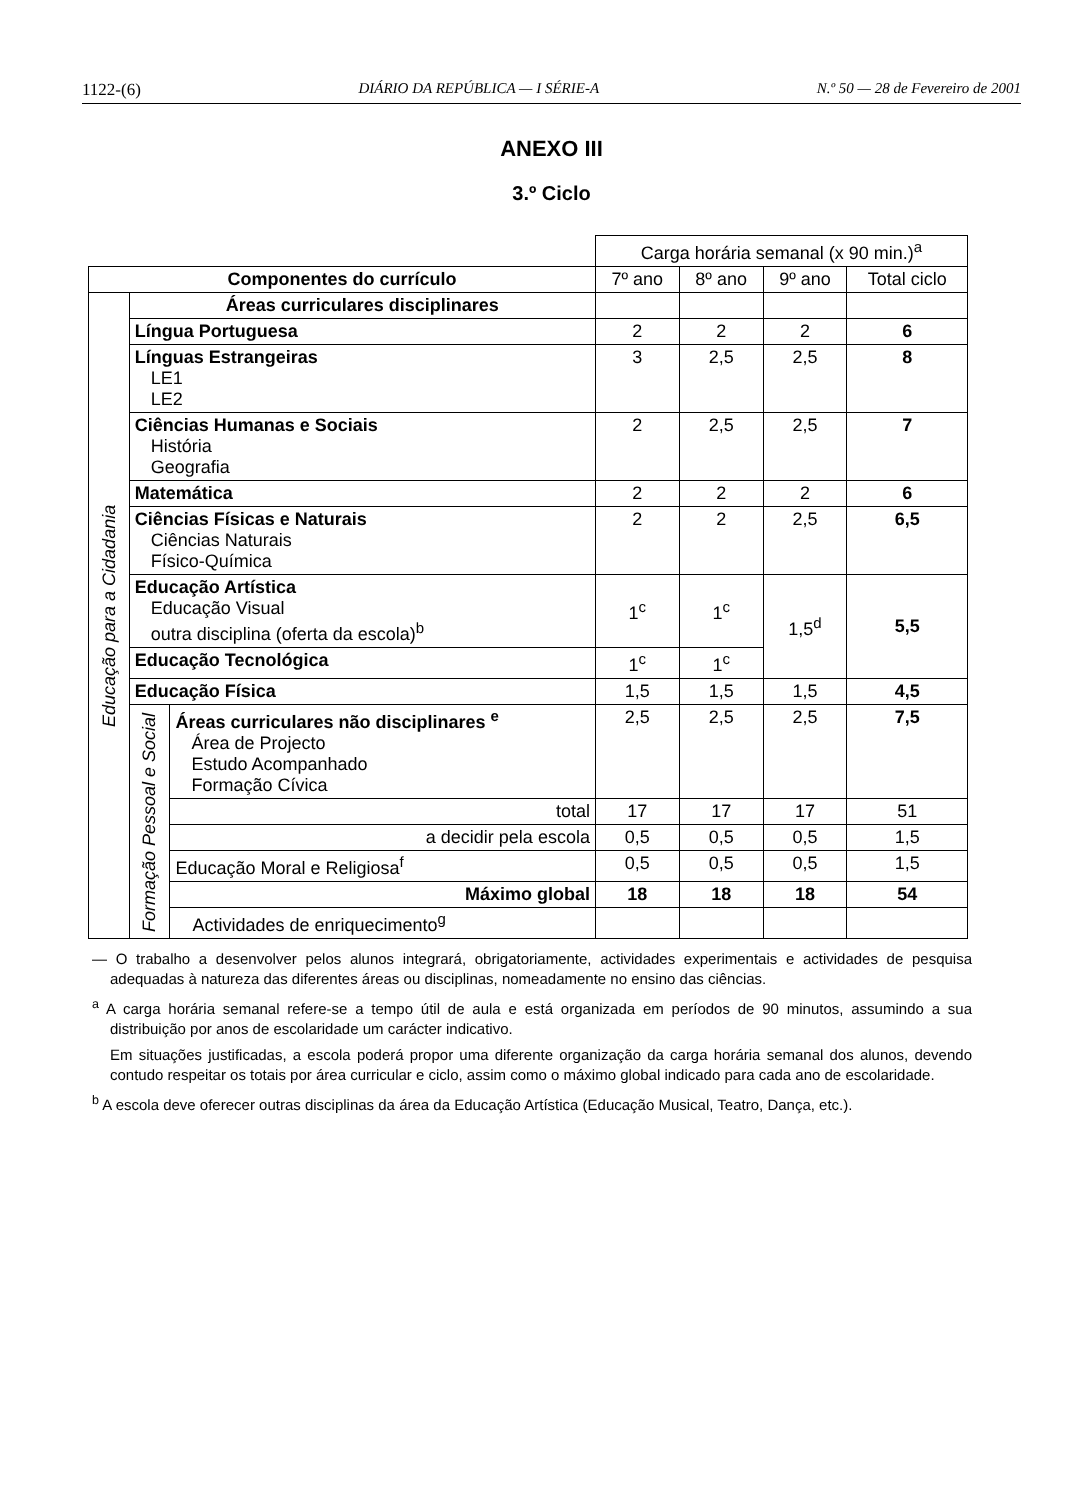1122-(6) DIÁRIO DA REPÚBLICA — I SÉRIE-A N.º 50 — 28 de Fevereiro de 2001
ANEXO III
3.º Ciclo
| | | | Carga horária semanal (x 90 min.)<sup>a</sup> | | | |
| Componentes do currículo | | | 7º ano | 8º ano | 9º ano | Total ciclo |
| Educação para a Cidadania | Áreas curriculares disciplinares | | | | | |
| | Língua Portuguesa | | 2 | 2 | 2 | 6 |
| | Línguas Estrangeiras LE1 LE2 | | 3 | 2,5 | 2,5 | 8 |
| | Ciências Humanas e Sociais História Geografia | | 2 | 2,5 | 2,5 | 7 |
| | Matemática | | 2 | 2 | 2 | 6 |
| | Ciências Físicas e Naturais Ciências Naturais Físico-Química | | 2 | 2 | 2,5 | 6,5 |
| | Educação Artística Educação Visual outra disciplina (oferta da escola)<sup>b</sup> | | 1<sup>c</sup> | 1<sup>c</sup> | 1,5<sup>d</sup> | 5,5 |
| | Educação Tecnológica | | 1<sup>c</sup> | 1<sup>c</sup> | | |
| | Educação Física | | 1,5 | 1,5 | 1,5 | 4,5 |
| | Formação Pessoal e Social | Áreas curriculares não disciplinares <sup>e</sup> Área de Projecto Estudo Acompanhado Formação Cívica | 2,5 | 2,5 | 2,5 | 7,5 |
| | | total | 17 | 17 | 17 | 51 |
| | | a decidir pela escola | 0,5 | 0,5 | 0,5 | 1,5 |
| | | Educação Moral e Religiosa<sup>f</sup> | 0,5 | 0,5 | 0,5 | 1,5 |
| | | Máximo global | 18 | 18 | 18 | 54 |
| | | Actividades de enriquecimento<sup>g</sup> | | | | |
— O trabalho a desenvolver pelos alunos integrará, obrigatoriamente, actividades experimentais e actividades de pesquisa adequadas à natureza das diferentes áreas ou disciplinas, nomeadamente no ensino das ciências.
<sup>a</sup> A carga horária semanal refere-se a tempo útil de aula e está organizada em períodos de 90 minutos, assumindo a sua distribuição por anos de escolaridade um carácter indicativo.
Em situações justificadas, a escola poderá propor uma diferente organização da carga horária semanal dos alunos, devendo contudo respeitar os totais por área curricular e ciclo, assim como o máximo global indicado para cada ano de escolaridade.
<sup>b</sup> A escola deve oferecer outras disciplinas da área da Educação Artística (Educação Musical, Teatro, Dança, etc.).